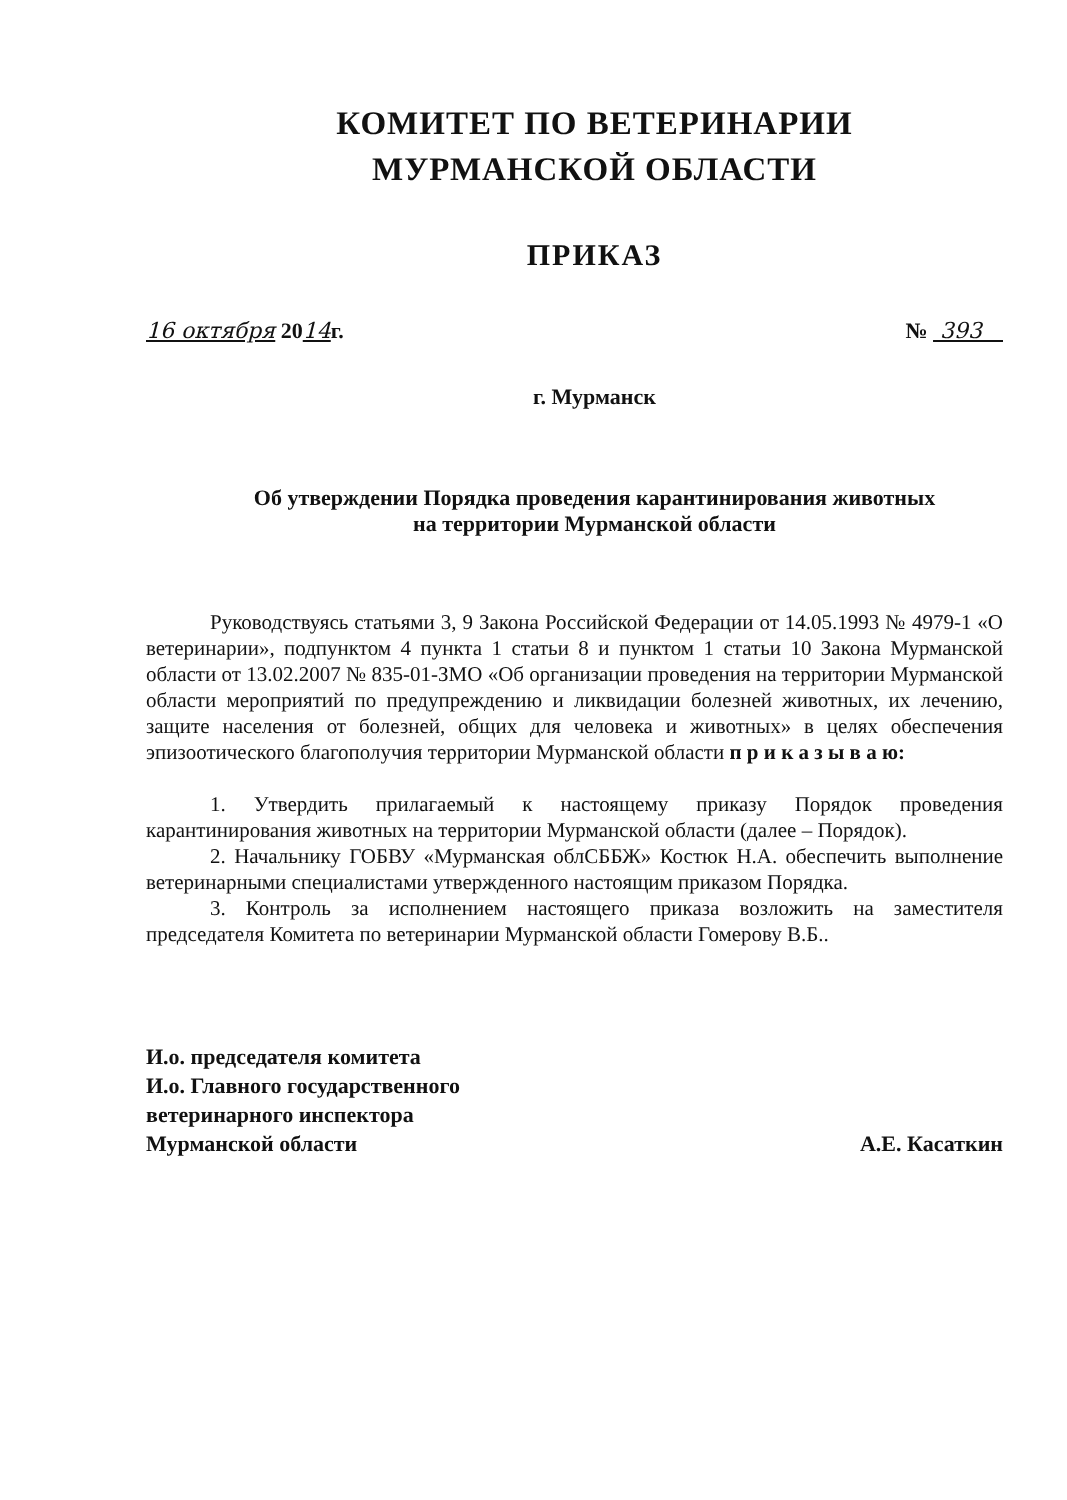КОМИТЕТ ПО ВЕТЕРИНАРИИ
МУРМАНСКОЙ ОБЛАСТИ
ПРИКАЗ
16 октября 2014г. № 393
г. Мурманск
Об утверждении Порядка проведения карантинирования животных
на территории Мурманской области
Руководствуясь статьями 3, 9 Закона Российской Федерации от 14.05.1993 № 4979-1 «О ветеринарии», подпунктом 4 пункта 1 статьи 8 и пунктом 1 статьи 10 Закона Мурманской области от 13.02.2007 № 835-01-ЗМО «Об организации проведения на территории Мурманской области мероприятий по предупреждению и ликвидации болезней животных, их лечению, защите населения от болезней, общих для человека и животных» в целях обеспечения эпизоотического благополучия территории Мурманской области п р и к а з ы в а ю:
1. Утвердить прилагаемый к настоящему приказу Порядок проведения карантинирования животных на территории Мурманской области (далее – Порядок).
2. Начальнику ГОБВУ «Мурманская облСББЖ» Костюк Н.А. обеспечить выполнение ветеринарными специалистами утвержденного настоящим приказом Порядка.
3. Контроль за исполнением настоящего приказа возложить на заместителя председателя Комитета по ветеринарии Мурманской области Гомерову В.Б..
И.о. председателя комитета
И.о. Главного государственного
ветеринарного инспектора
Мурманской области
А.Е. Касаткин